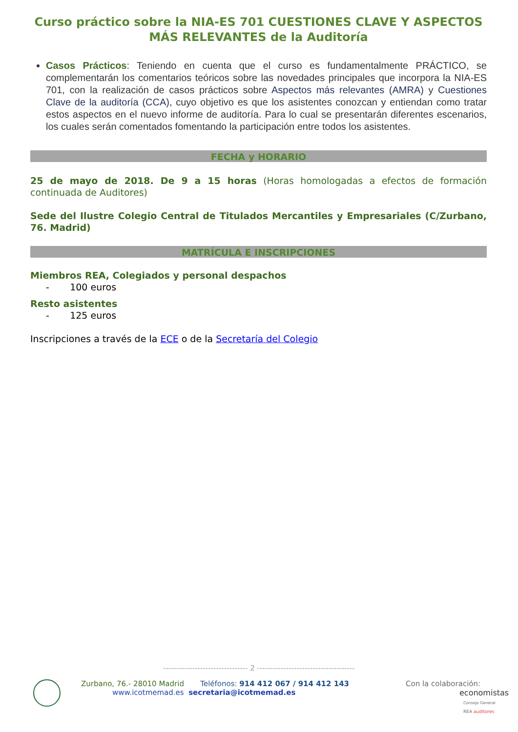Curso práctico sobre la NIA-ES 701 CUESTIONES CLAVE Y ASPECTOS MÁS RELEVANTES de la Auditoría
Casos Prácticos: Teniendo en cuenta que el curso es fundamentalmente PRÁCTICO, se complementarán los comentarios teóricos sobre las novedades principales que incorpora la NIA-ES 701, con la realización de casos prácticos sobre Aspectos más relevantes (AMRA) y Cuestiones Clave de la auditoría (CCA), cuyo objetivo es que los asistentes conozcan y entiendan como tratar estos aspectos en el nuevo informe de auditoría. Para lo cual se presentarán diferentes escenarios, los cuales serán comentados fomentando la participación entre todos los asistentes.
FECHA y HORARIO
25 de mayo de 2018. De 9 a 15 horas (Horas homologadas a efectos de formación continuada de Auditores)
Sede del Ilustre Colegio Central de Titulados Mercantiles y Empresariales (C/Zurbano, 76. Madrid)
MATRÍCULA E INSCRIPCIONES
Miembros REA, Colegiados y personal despachos
- 100 euros
Resto asistentes
- 125 euros
Inscripciones a través de la ECE o de la Secretaría del Colegio
-------------------------------- 2 -------------------------------------
Zurbano, 76.- 28010 Madrid Teléfonos: 914 412 067 / 914 412 143
www.icotmemad.es secretaria@icotmemad.es
Con la colaboración:
economistas
Consejo General
REA auditores